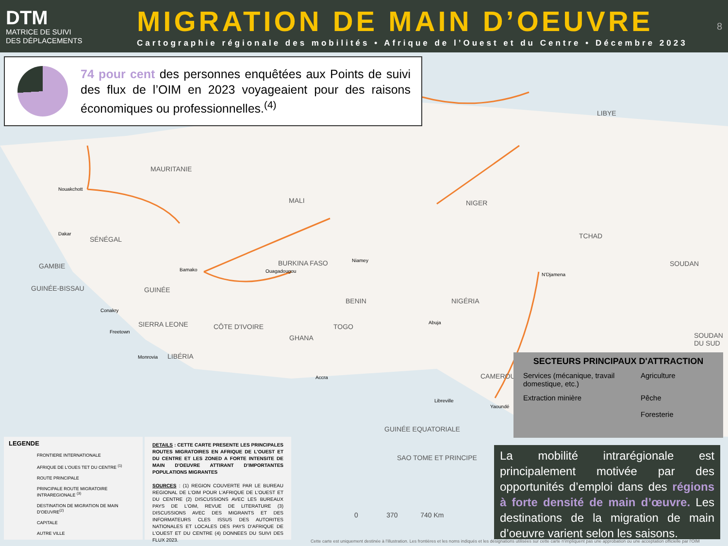DTM
MATRICE DE SUIVI
DES DÉPLACEMENTS
MIGRATION DE MAIN D’OEUVRE
Cartographie régionale des mobilités • Afrique de l’Ouest et du Centre • Décembre 2023
8
74 pour cent des personnes enquêtées aux Points de suivi des flux de l’OIM en 2023 voyageaient pour des raisons économiques ou professionnelles.<sup>(4)</sup>
MAURITANIE
MALI NIGER
LIBYE
TCHAD SÉNÉGAL
GAMBIE
GUINÉE-BISSAU GUINÉE
BURKINA FASO
BENIN NIGÉRIA
SIERRA LEONE CÔTE D'IVOIRE
GHANA
TOGO
LIBÉRIA
CAMEROUN
SOUDAN
SOUDAN DU SUD
GUINÉE EQUATORIALE
SAO TOME ET PRINCIPE
Nouakchott
Dakar
Bamako Ouagadougou
Niamey
Abuja
N'Djamena
Accra
Monrovia
Freetown
Conakry
Libreville
Yaoundé
LEGENDE
FRONTIERE INTERNATIONALE
AFRIQUE DE L'OUES TET DU CENTRE <sup>(1)</sup>
ROUTE PRINCIPALE
PRINCIPALE ROUTE MIGRATOIRE INTRAREGIONALE <sup>(3)</sup>
DESTINATION DE MIGRATION DE MAIN D'OEUVRE<sup>(2)</sup>
CAPITALE
AUTRE VILLE
DETAILS : CETTE CARTE PRESENTE LES PRINCIPALES ROUTES MIGRATOIRES EN AFRIQUE DE L'OUEST ET DU CENTRE ET LES ZONED A FORTE INTENSITE DE MAIN D'OEUVRE ATTIRANT D'IMPORTANTES POPULATIONS MIGRANTES
SOURCES : (1) REGION COUVERTE PAR LE BUREAU REGIONAL DE L'OIM POUR L'AFRIQUE DE L'OUEST ET DU CENTRE (2) DISCUSSIONS AVEC LES BUREAUX PAYS DE L'OIM, REVUE DE LITERATURE (3) DISCUSSIONS AVEC DES MIGRANTS ET DES INFORMATEURS CLES ISSUS DES AUTORITES NATIONALES ET LOCALES DES PAYS D'AFRIQUE DE L'OUEST ET DU CENTRE (4) DONNEES DU SUIVI DES FLUX 2023.
SECTEURS PRINCIPAUX D'ATTRACTION
Services (mécanique, travail domestique, etc.)
Agriculture
Extraction minière
Pêche
Foresterie
0 370 740 Km
La mobilité intrarégionale est principalement motivée par des opportunités d’emploi dans des régions à forte densité de main d’œuvre. Les destinations de la migration de main d’oeuvre varient selon les saisons.
Cette carte est uniquement destinée à l'illustration. Les frontières et les noms indiqués et les désignations utilisées sur cette carte n'impliquent pas une approbation ou une acceptation officielle par l'OIM